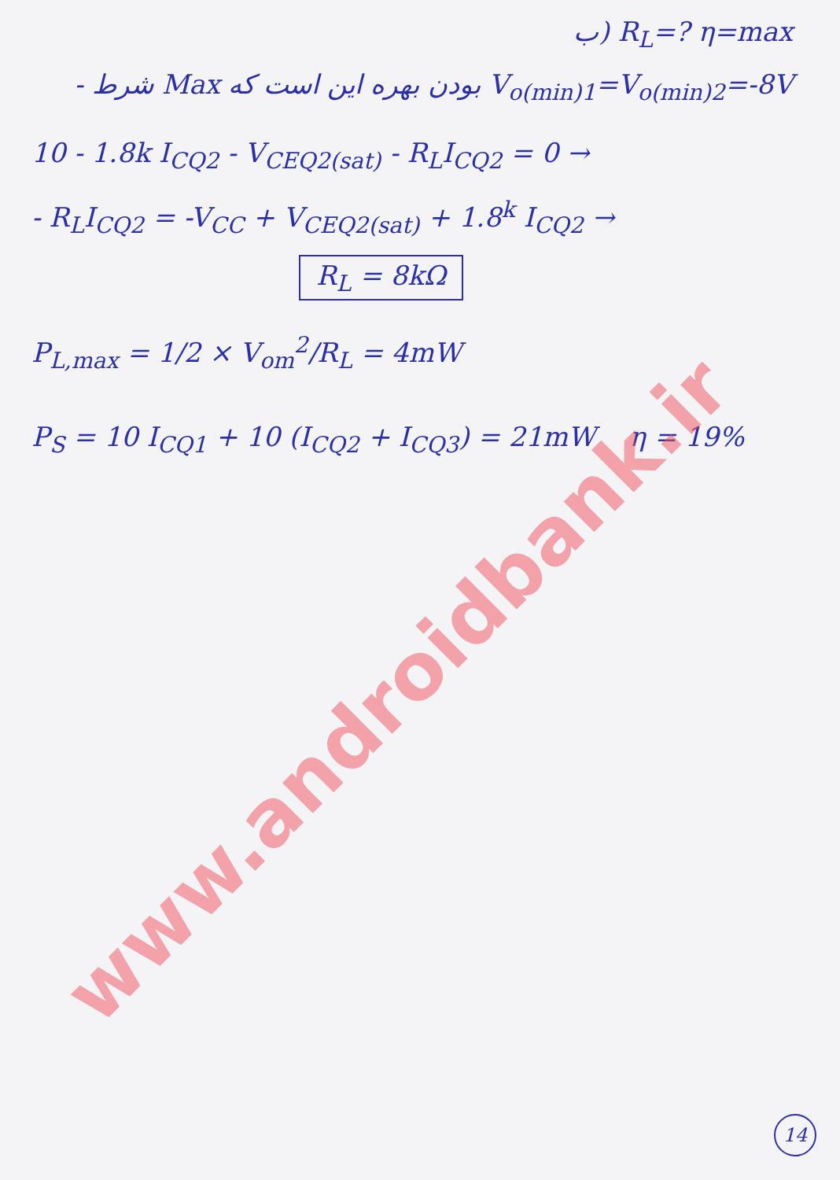ب) R<sub>L</sub>=? η=max
- شرط Max بودن بهره این است که V<sub>o(min)1</sub>=V<sub>o(min)2</sub>=-8V
10 - 1.8k I<sub>CQ2</sub> - V<sub>CEQ2(sat)</sub> - R<sub>L</sub>I<sub>CQ2</sub> = 0 →
- R<sub>L</sub>I<sub>CQ2</sub> = -V<sub>CC</sub> + V<sub>CEQ2(sat)</sub> + 1.8<sup>k</sup> I<sub>CQ2</sub> →
R<sub>L</sub> = 8kΩ
P<sub>L,max</sub> = 1/2 × V<sub>om</sub><sup>2</sup>/R<sub>L</sub> = 4mW
P<sub>S</sub> = 10 I<sub>CQ1</sub> + 10 (I<sub>CQ2</sub> + I<sub>CQ3</sub>) = 21mW η = 19%
www.androidbank.ir
14